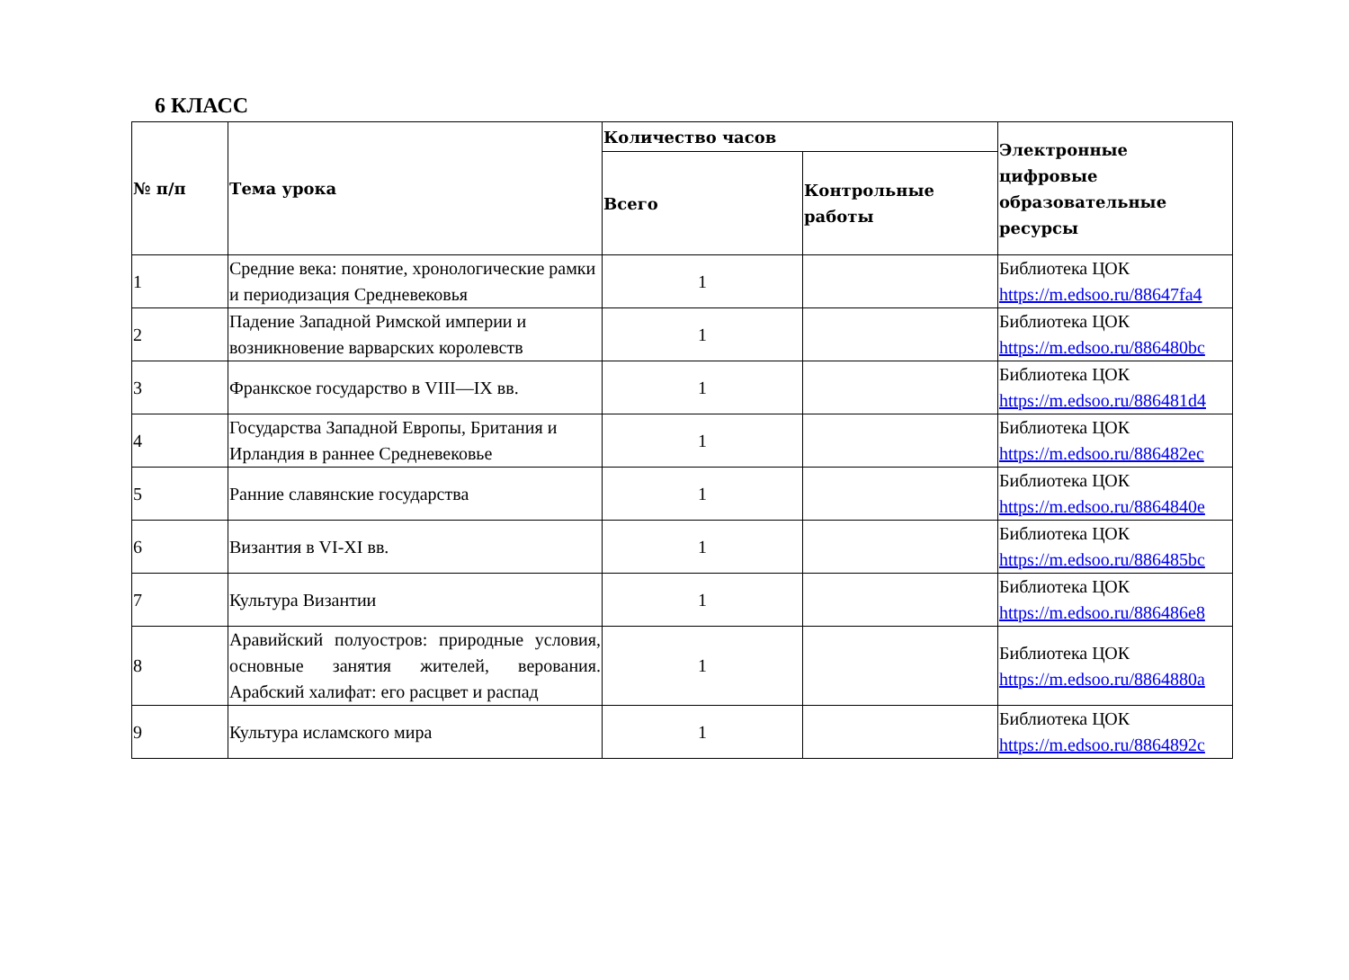6 КЛАСС
| № п/п | Тема урока | Количество часов | | Электронные цифровые образовательные ресурсы |
| --- | --- | --- | --- | --- |
| | | Всего | Контрольные работы | |
| 1 | Средние века: понятие, хронологические рамки и периодизация Средневековья | 1 | | Библиотека ЦОК https://m.edsoo.ru/88647fa4 |
| 2 | Падение Западной Римской империи и возникновение варварских королевств | 1 | | Библиотека ЦОК https://m.edsoo.ru/886480bc |
| 3 | Франкское государство в VIII—IX вв. | 1 | | Библиотека ЦОК https://m.edsoo.ru/886481d4 |
| 4 | Государства Западной Европы, Британия и Ирландия в раннее Средневековье | 1 | | Библиотека ЦОК https://m.edsoo.ru/886482ec |
| 5 | Ранние славянские государства | 1 | | Библиотека ЦОК https://m.edsoo.ru/8864840e |
| 6 | Византия в VI-XI вв. | 1 | | Библиотека ЦОК https://m.edsoo.ru/886485bc |
| 7 | Культура Византии | 1 | | Библиотека ЦОК https://m.edsoo.ru/886486e8 |
| 8 | Аравийский полуостров: природные условия, основные занятия жителей, верования. Арабский халифат: его расцвет и распад | 1 | | Библиотека ЦОК https://m.edsoo.ru/8864880a |
| 9 | Культура исламского мира | 1 | | Библиотека ЦОК https://m.edsoo.ru/8864892c |